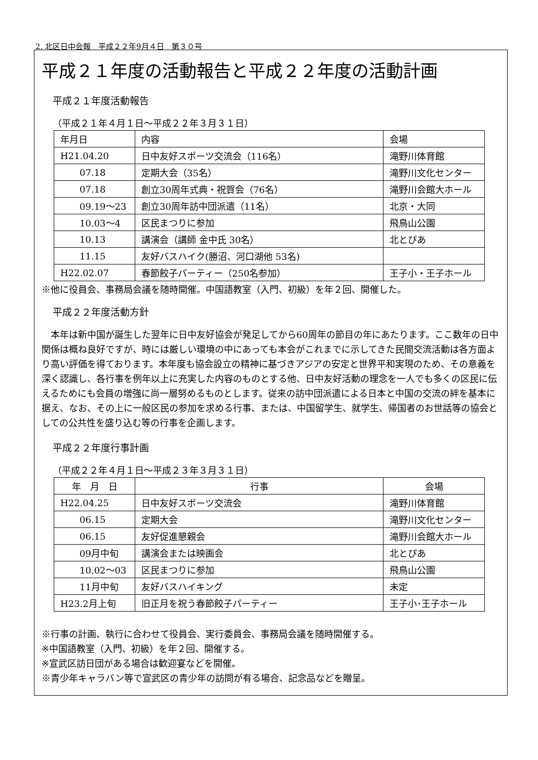2. 北区日中会報　平成２２年9月４日　第３０号
平成２１年度の活動報告と平成２２年度の活動計画
平成２１年度活動報告
（平成２１年４月１日～平成２２年３月３１日）
| 年月日 | 内容 | 会場 |
| --- | --- | --- |
| H21.04.20 | 日中友好スポーツ交流会（116名） | 滝野川体育館 |
| 07.18 | 定期大会（35名） | 滝野川文化センター |
| 07.18 | 創立30周年式典・祝賀会（76名） | 滝野川会館大ホール |
| 09.19～23 | 創立30周年訪中団派遣（11名） | 北京・大同 |
| 10.03～4 | 区民まつりに参加 | 飛鳥山公園 |
| 10.13 | 講演会（講師 金中氏 30名） | 北とぴあ |
| 11.15 | 友好バスハイク(勝沼、河口湖他 53名) | |
| H22.02.07 | 春節餃子パーティー（250名参加） | 王子小・王子ホール |
※他に役員会、事務局会議を随時開催。中国語教室（入門、初級）を年２回、開催した。
平成２２年度活動方針
　本年は新中国が誕生した翌年に日中友好協会が発足してから60周年の節目の年にあたります。ここ数年の日中関係は概ね良好ですが、時には厳しい環境の中にあっても本会がこれまでに示してきた民間交流活動は各方面より高い評価を得ております。本年度も協会設立の精神に基づきアジアの安定と世界平和実現のため、その意義を深く認識し、各行事を例年以上に充実した内容のものとする他、日中友好活動の理念を一人でも多くの区民に伝えるためにも会員の増強に尚一層努めるものとします。従来の訪中団派遣による日本と中国の交流の絆を基本に据え、なお、その上に一般区民の参加を求める行事、または、中国留学生、就学生、帰国者のお世話等の協会としての公共性を盛り込む等の行事を企画します。
平成２２年度行事計画
（平成２２年４月１日～平成２３年３月３１日）
| 年 月 日 | 行事 | 会場 |
| --- | --- | --- |
| H22.04.25 | 日中友好スポーツ交流会 | 滝野川体育館 |
| 06.15 | 定期大会 | 滝野川文化センター |
| 06.15 | 友好促進懇親会 | 滝野川会館大ホール |
| 09月中旬 | 講演会または映画会 | 北とぴあ |
| 10.02～03 | 区民まつりに参加 | 飛鳥山公園 |
| 11月中旬 | 友好バスハイキング | 未定 |
| H23.2月上旬 | 旧正月を祝う春節餃子パーティー | 王子小･王子ホール |
※行事の計画、執行に合わせて役員会、実行委員会、事務局会議を随時開催する。
※中国語教室（入門、初級）を年２回、開催する。
※宣武区訪日団がある場合は歓迎宴などを開催。
※青少年キャラバン等で宣武区の青少年の訪問が有る場合、記念品などを贈呈。